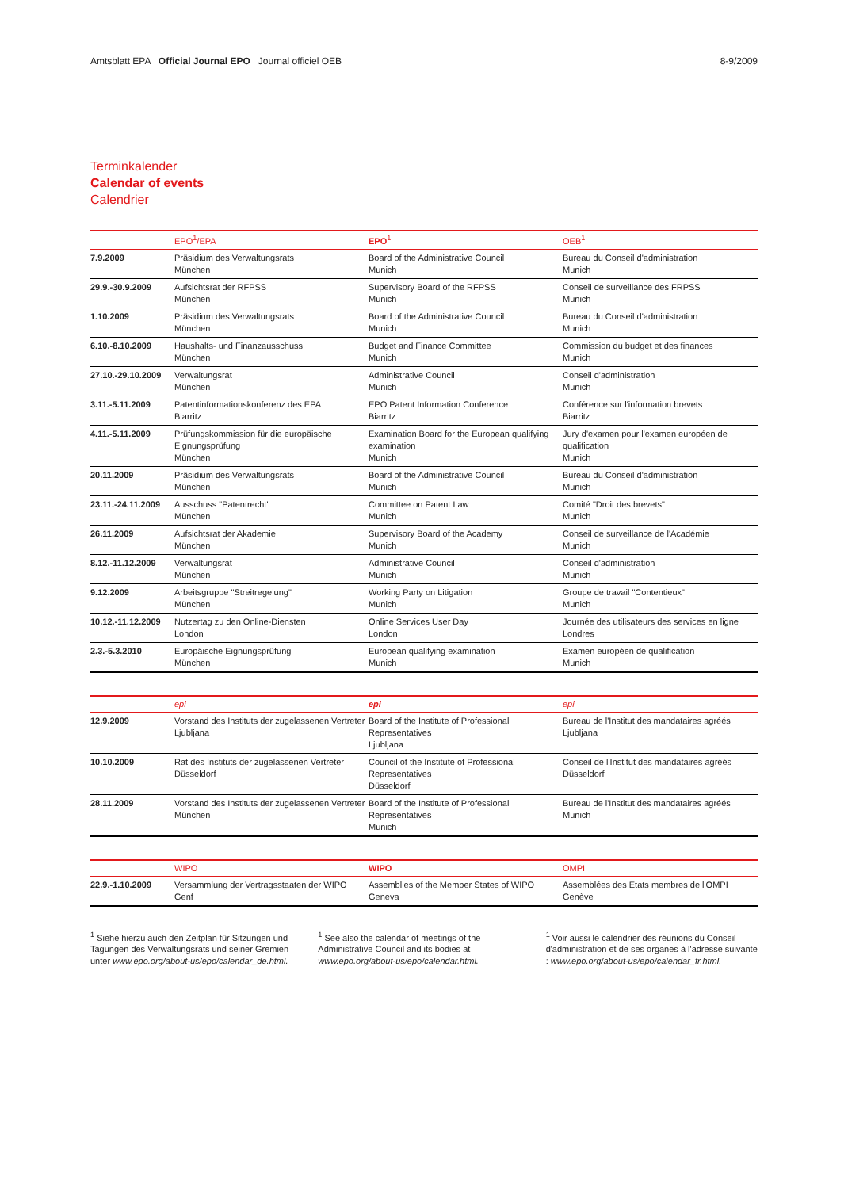Amtsblatt EPA Official Journal EPO Journal officiel OEB 8-9/2009
Terminkalender
Calendar of events
Calendrier
| | EPO<sup>1</sup>/EPA | EPO<sup>1</sup> | OEB<sup>1</sup> |
| --- | --- | --- | --- |
| 7.9.2009 | Präsidium des Verwaltungsrats München | Board of the Administrative Council Munich | Bureau du Conseil d'administration Munich |
| 29.9.-30.9.2009 | Aufsichtsrat der RFPSS München | Supervisory Board of the RFPSS Munich | Conseil de surveillance des FRPSS Munich |
| 1.10.2009 | Präsidium des Verwaltungsrats München | Board of the Administrative Council Munich | Bureau du Conseil d'administration Munich |
| 6.10.-8.10.2009 | Haushalts- und Finanzausschuss München | Budget and Finance Committee Munich | Commission du budget et des finances Munich |
| 27.10.-29.10.2009 | Verwaltungsrat München | Administrative Council Munich | Conseil d'administration Munich |
| 3.11.-5.11.2009 | Patentinformationskonferenz des EPA Biarritz | EPO Patent Information Conference Biarritz | Conférence sur l'information brevets Biarritz |
| 4.11.-5.11.2009 | Prüfungskommission für die europäische Eignungsprüfung München | Examination Board for the European qualifying examination Munich | Jury d'examen pour l'examen européen de qualification Munich |
| 20.11.2009 | Präsidium des Verwaltungsrats München | Board of the Administrative Council Munich | Bureau du Conseil d'administration Munich |
| 23.11.-24.11.2009 | Ausschuss "Patentrecht" München | Committee on Patent Law Munich | Comité "Droit des brevets" Munich |
| 26.11.2009 | Aufsichtsrat der Akademie München | Supervisory Board of the Academy Munich | Conseil de surveillance de l'Académie Munich |
| 8.12.-11.12.2009 | Verwaltungsrat München | Administrative Council Munich | Conseil d'administration Munich |
| 9.12.2009 | Arbeitsgruppe "Streitregelung" München | Working Party on Litigation Munich | Groupe de travail "Contentieux" Munich |
| 10.12.-11.12.2009 | Nutzertag zu den Online-Diensten London | Online Services User Day London | Journée des utilisateurs des services en ligne Londres |
| 2.3.-5.3.2010 | Europäische Eignungsprüfung München | European qualifying examination Munich | Examen européen de qualification Munich |
| | epi | epi | epi |
| --- | --- | --- | --- |
| 12.9.2009 | Vorstand des Instituts der zugelassenen Vertreter Ljubljana | Board of the Institute of Professional Representatives Ljubljana | Bureau de l'Institut des mandataires agréés Ljubljana |
| 10.10.2009 | Rat des Instituts der zugelassenen Vertreter Düsseldorf | Council of the Institute of Professional Representatives Düsseldorf | Conseil de l'Institut des mandataires agréés Düsseldorf |
| 28.11.2009 | Vorstand des Instituts der zugelassenen Vertreter München | Board of the Institute of Professional Representatives Munich | Bureau de l'Institut des mandataires agréés Munich |
| | WIPO | WIPO | OMPI |
| --- | --- | --- | --- |
| 22.9.-1.10.2009 | Versammlung der Vertragsstaaten der WIPO Genf | Assemblies of the Member States of WIPO Geneva | Assemblées des Etats membres de l'OMPI Genève |
<sup>1</sup> Siehe hierzu auch den Zeitplan für Sitzungen und Tagungen des Verwaltungsrats und seiner Gremien unter www.epo.org/about-us/epo/calendar_de.html.
<sup>1</sup> See also the calendar of meetings of the Administrative Council and its bodies at www.epo.org/about-us/epo/calendar.html.
<sup>1</sup> Voir aussi le calendrier des réunions du Conseil d'administration et de ses organes à l'adresse suivante : www.epo.org/about-us/epo/calendar_fr.html.